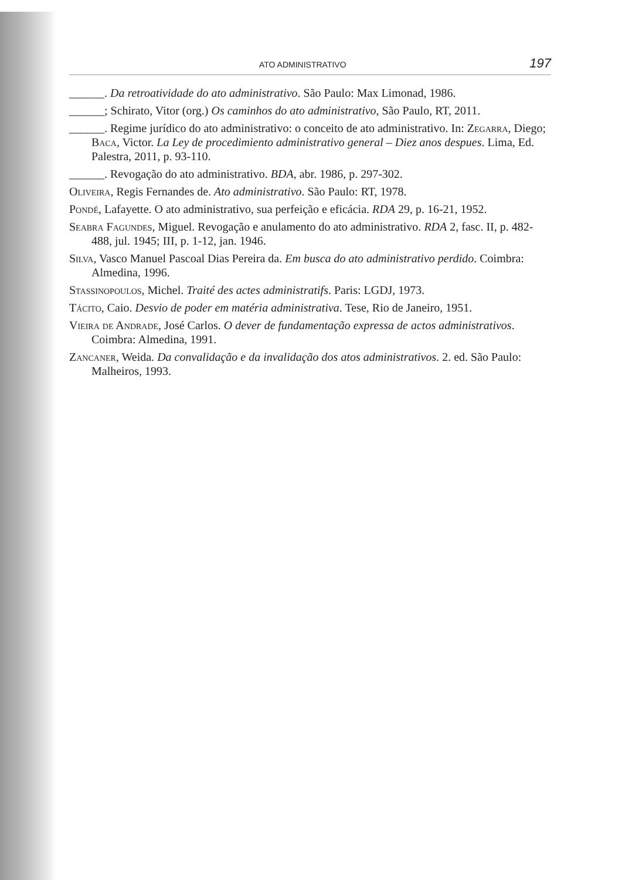ATO ADMINISTRATIVO 197
______. Da retroatividade do ato administrativo. São Paulo: Max Limonad, 1986.
______; Schirato, Vitor (org.) Os caminhos do ato administrativo, São Paulo, RT, 2011.
______. Regime jurídico do ato administrativo: o conceito de ato administrativo. In: Zegarra, Diego; Baca, Victor. La Ley de procedimiento administrativo general – Diez anos despues. Lima, Ed. Palestra, 2011, p. 93-110.
______. Revogação do ato administrativo. BDA, abr. 1986, p. 297-302.
Oliveira, Regis Fernandes de. Ato administrativo. São Paulo: RT, 1978.
Pondé, Lafayette. O ato administrativo, sua perfeição e eficácia. RDA 29, p. 16-21, 1952.
Seabra Fagundes, Miguel. Revogação e anulamento do ato administrativo. RDA 2, fasc. II, p. 482-488, jul. 1945; III, p. 1-12, jan. 1946.
Silva, Vasco Manuel Pascoal Dias Pereira da. Em busca do ato administrativo perdido. Coimbra: Almedina, 1996.
Stassinopoulos, Michel. Traité des actes administratifs. Paris: LGDJ, 1973.
Tácito, Caio. Desvio de poder em matéria administrativa. Tese, Rio de Janeiro, 1951.
Vieira de Andrade, José Carlos. O dever de fundamentação expressa de actos administrativos. Coimbra: Almedina, 1991.
Zancaner, Weida. Da convalidação e da invalidação dos atos administrativos. 2. ed. São Paulo: Malheiros, 1993.